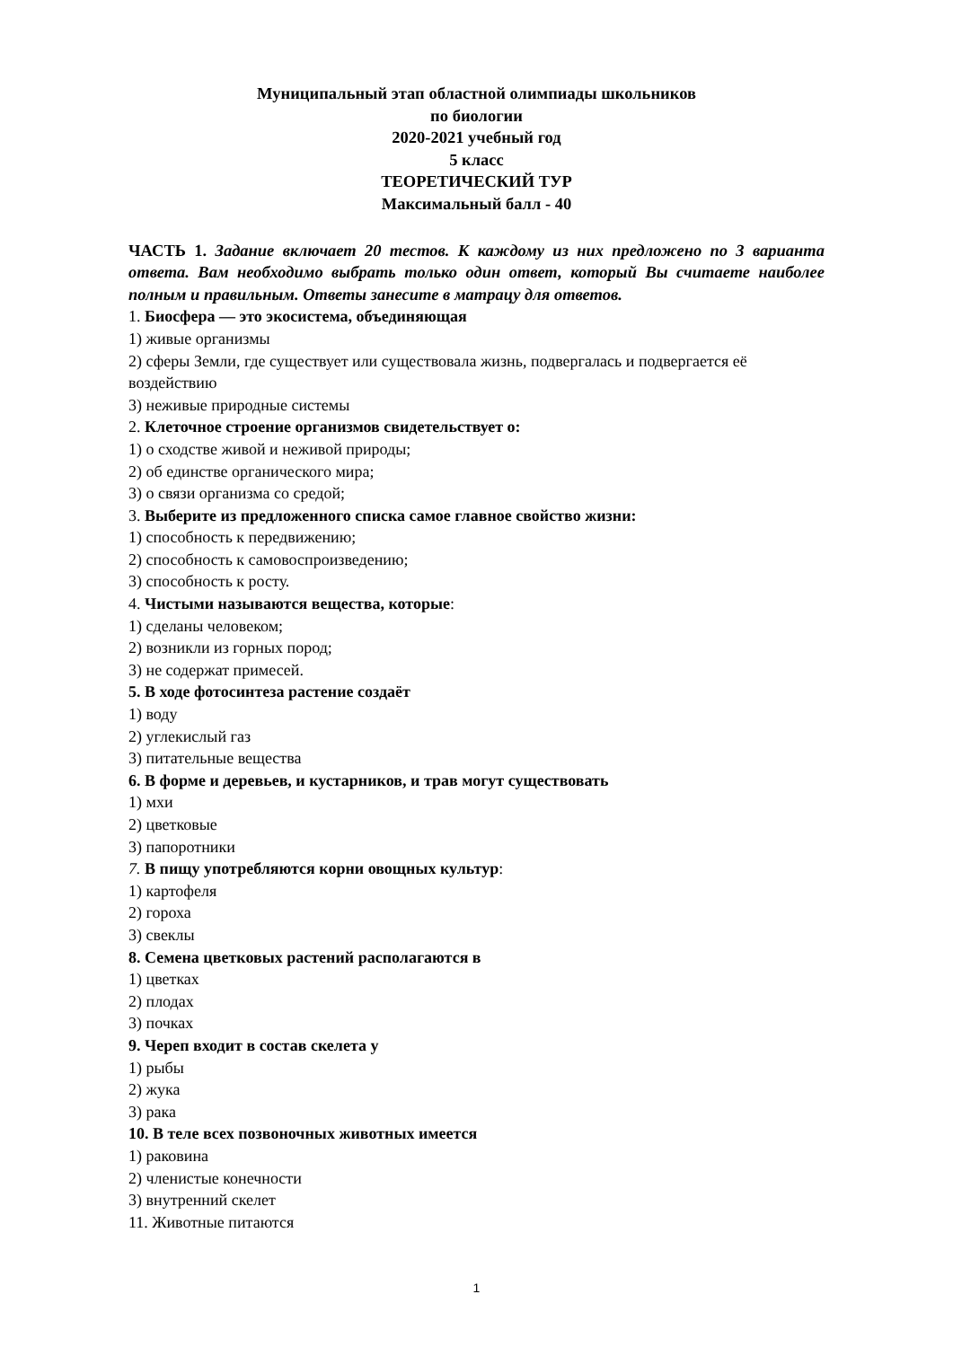Муниципальный этап областной олимпиады школьников
по биологии
2020-2021 учебный год
5 класс
ТЕОРЕТИЧЕСКИЙ ТУР
Максимальный балл - 40
ЧАСТЬ 1. Задание включает 20 тестов. К каждому из них предложено по 3 варианта ответа. Вам необходимо выбрать только один ответ, который Вы считаете наиболее полным и правильным. Ответы занесите в матрацу для ответов.
1. Биосфера — это экосистема, объединяющая
1) живые организмы
2) сферы Земли, где существует или существовала жизнь, подвергалась и подвергается её воздействию
3) неживые природные системы
2. Клеточное строение организмов свидетельствует о:
1) о сходстве живой и неживой природы;
2) об единстве органического мира;
3) о связи организма со средой;
3. Выберите из предложенного списка самое главное свойство жизни:
1) способность к передвижению;
2) способность к самовоспроизведению;
3) способность к росту.
4. Чистыми называются вещества, которые:
1) сделаны человеком;
2) возникли из горных пород;
3) не содержат примесей.
5. В ходе фотосинтеза растение создаёт
1) воду
2) углекислый газ
3) питательные вещества
6. В форме и деревьев, и кустарников, и трав могут существовать
1) мхи
2) цветковые
3) папоротники
7. В пищу употребляются корни овощных культур:
1) картофеля
2) гороха
3) свеклы
8. Семена цветковых растений располагаются в
1) цветках
2) плодах
3) почках
9. Череп входит в состав скелета у
1) рыбы
2) жука
3) рака
10. В теле всех позвоночных животных имеется
1) раковина
2) членистые конечности
3) внутренний скелет
11. Животные питаются
1